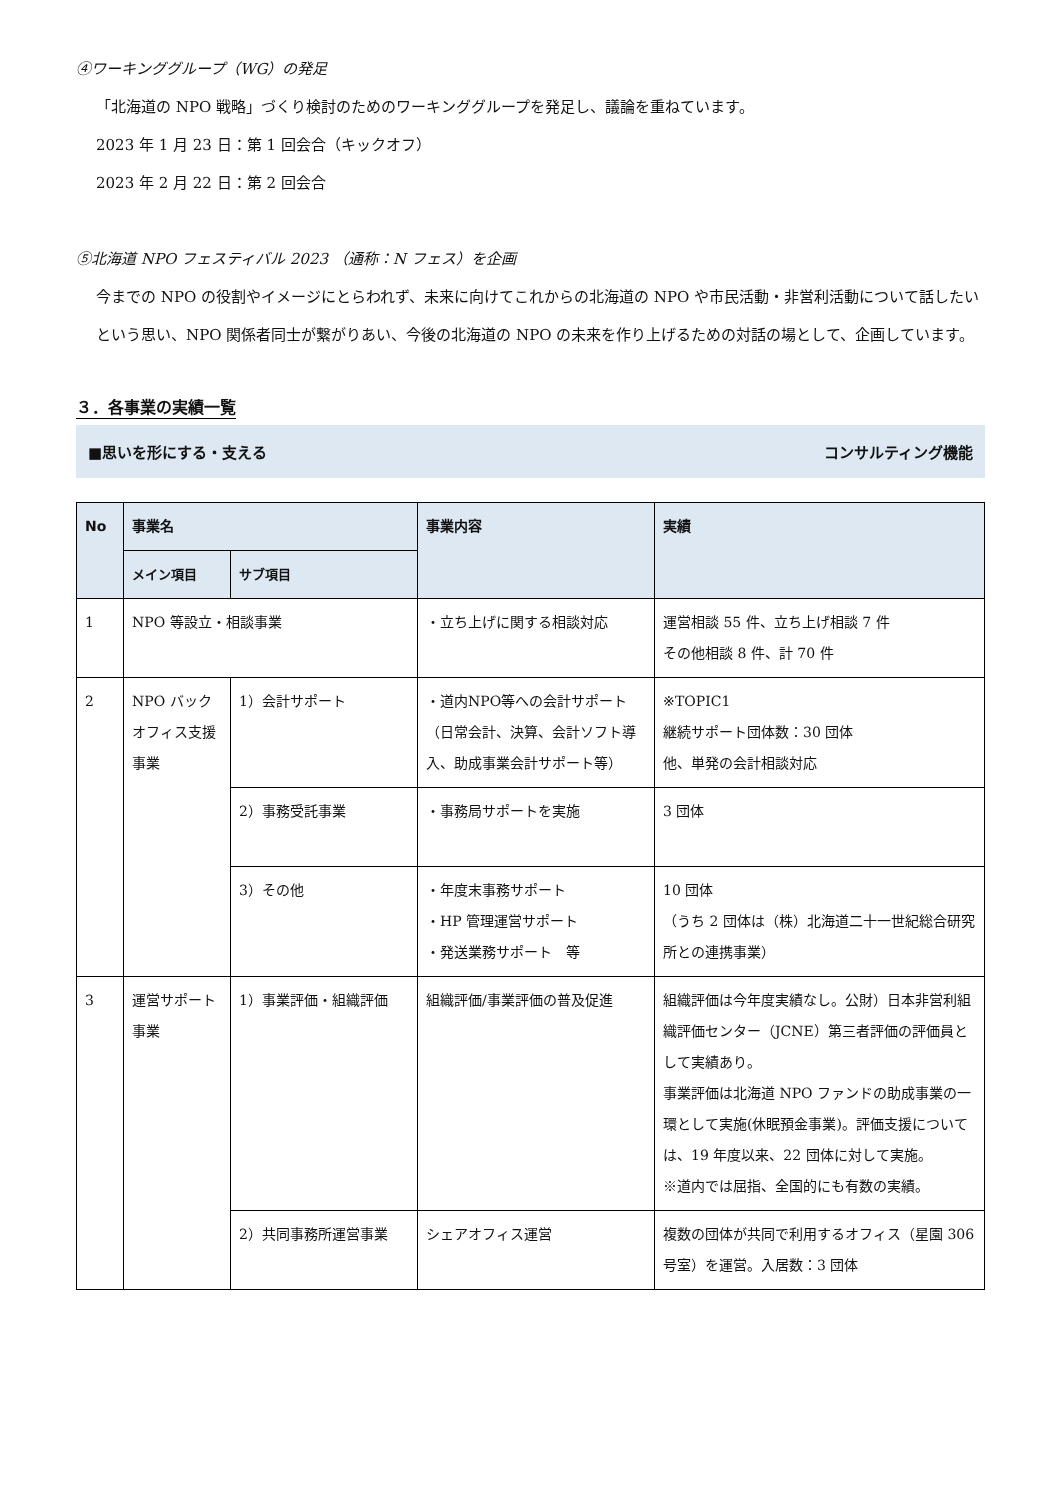④ワーキンググループ（WG）の発足
「北海道の NPO 戦略」づくり検討のためのワーキンググループを発足し、議論を重ねています。
2023 年 1 月 23 日：第 1 回会合（キックオフ）
2023 年 2 月 22 日：第 2 回会合
⑤北海道 NPO フェスティバル 2023 （通称：N フェス）を企画
今までの NPO の役割やイメージにとらわれず、未来に向けてこれからの北海道の NPO や市民活動・非営利活動について話したいという思い、NPO 関係者同士が繋がりあい、今後の北海道の NPO の未来を作り上げるための対話の場として、企画しています。
３．各事業の実績一覧
■思いを形にする・支える コンサルティング機能
| No | 事業名 | | 事業内容 | 実績 |
| --- | --- | --- | --- | --- |
| | メイン項目 | サブ項目 | | |
| 1 | NPO 等設立・相談事業 | | ・立ち上げに関する相談対応 | 運営相談 55 件、立ち上げ相談 7 件 その他相談 8 件、計 70 件 |
| 2 | NPO バックオフィス支援事業 | 1）会計サポート | ・道内NPO等への会計サポート（日常会計、決算、会計ソフト導入、助成事業会計サポート等） | ※TOPIC1 継続サポート団体数：30 団体 他、単発の会計相談対応 |
| | | 2）事務受託事業 | ・事務局サポートを実施 | 3 団体 |
| | | 3）その他 | ・年度末事務サポート ・HP 管理運営サポート ・発送業務サポート 等 | 10 団体 （うち 2 団体は（株）北海道二十一世紀総合研究所との連携事業） |
| 3 | 運営サポート事業 | 1）事業評価・組織評価 | 組織評価/事業評価の普及促進 | 組織評価は今年度実績なし。公財）日本非営利組織評価センター（JCNE）第三者評価の評価員として実績あり。 事業評価は北海道 NPO ファンドの助成事業の一環として実施(休眠預金事業)。評価支援については、19 年度以来、22 団体に対して実施。 ※道内では屈指、全国的にも有数の実績。 |
| | | 2）共同事務所運営事業 | シェアオフィス運営 | 複数の団体が共同で利用するオフィス（星園 306 号室）を運営。入居数：3 団体 |